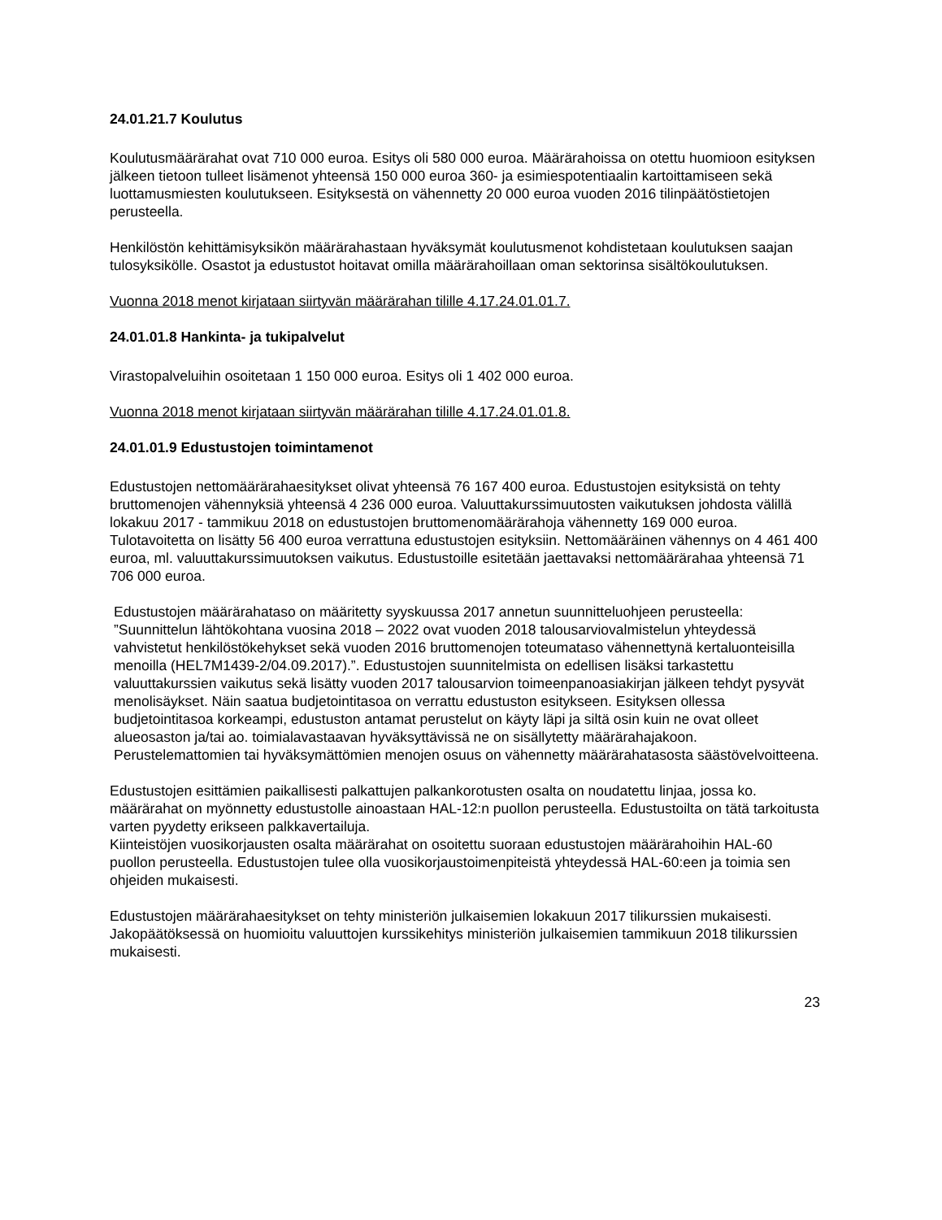24.01.21.7 Koulutus
Koulutusmäärärahat ovat 710 000 euroa. Esitys oli 580 000 euroa. Määrärahoissa on otettu huomioon esityksen jälkeen tietoon tulleet lisämenot yhteensä 150 000 euroa 360- ja esimiespotentiaalin kartoittamiseen sekä luottamusmiesten koulutukseen. Esityksestä on vähennetty 20 000 euroa vuoden 2016 tilinpäätöstietojen perusteella.
Henkilöstön kehittämisyksikön määrärahastaan hyväksymät koulutusmenot kohdistetaan koulutuksen saajan tulosyksikölle. Osastot ja edustustot hoitavat omilla määrärahoillaan oman sektorinsa sisältökoulutuksen.
Vuonna 2018 menot kirjataan siirtyvän määrärahan tilille 4.17.24.01.01.7.
24.01.01.8 Hankinta- ja tukipalvelut
Virastopalveluihin osoitetaan 1 150 000 euroa. Esitys oli 1 402 000 euroa.
Vuonna 2018 menot kirjataan siirtyvän määrärahan tilille 4.17.24.01.01.8.
24.01.01.9 Edustustojen toimintamenot
Edustustojen nettomäärärahaesitykset olivat yhteensä 76 167 400 euroa. Edustustojen esityksistä on tehty bruttomenojen vähennyksiä yhteensä 4 236 000 euroa. Valuuttakurssimuutosten vaikutuksen johdosta välillä lokakuu 2017 - tammikuu 2018 on edustustojen bruttomenomäärärahoja vähennetty 169 000 euroa. Tulotavoitetta on lisätty 56 400 euroa verrattuna edustustojen esityksiin. Nettomääräinen vähennys on 4 461 400 euroa, ml. valuuttakurssimuutoksen vaikutus. Edustustoille esitetään jaettavaksi nettomäärärahaa yhteensä 71 706 000 euroa.
Edustustojen määrärahataso on määritetty syyskuussa 2017 annetun suunnitteluohjeen perusteella: ”Suunnittelun lähtökohtana vuosina 2018 – 2022 ovat vuoden 2018 talousarviovalmistelun yhteydessä vahvistetut henkilöstökehykset sekä vuoden 2016 bruttomenojen toteumataso vähennettynä kertaluonteisilla menoilla (HEL7M1439-2/04.09.2017).”. Edustustojen suunnitelmista on edellisen lisäksi tarkastettu valuuttakurssien vaikutus sekä lisätty vuoden 2017 talousarvion toimeenpanoasiakirjan jälkeen tehdyt pysyvät menolisäykset. Näin saatua budjetointitasoa on verrattu edustuston esitykseen. Esityksen ollessa budjetointitasoa korkeampi, edustuston antamat perustelut on käyty läpi ja siltä osin kuin ne ovat olleet alueosaston ja/tai ao. toimialavastaavan hyväksyttävissä ne on sisällytetty määrärahajakoon. Perustelemattomien tai hyväksymättömien menojen osuus on vähennetty määrärahatasosta säästövelvoitteena.
Edustustojen esittämien paikallisesti palkattujen palkankorotusten osalta on noudatettu linjaa, jossa ko. määrärahat on myönnetty edustustolle ainoastaan HAL-12:n puollon perusteella. Edustustoilta on tätä tarkoitusta varten pyydetty erikseen palkkavertailuja.
Kiinteistöjen vuosikorjausten osalta määrärahat on osoitettu suoraan edustustojen määrärahoihin HAL-60 puollon perusteella. Edustustojen tulee olla vuosikorjaustoimenpiteistä yhteydessä HAL-60:een ja toimia sen ohjeiden mukaisesti.
Edustustojen määrärahaesitykset on tehty ministeriön julkaisemien lokakuun 2017 tilikurssien mukaisesti. Jakopäätöksessä on huomioitu valuuttojen kurssikehitys ministeriön julkaisemien tammikuun 2018 tilikurssien mukaisesti.
23